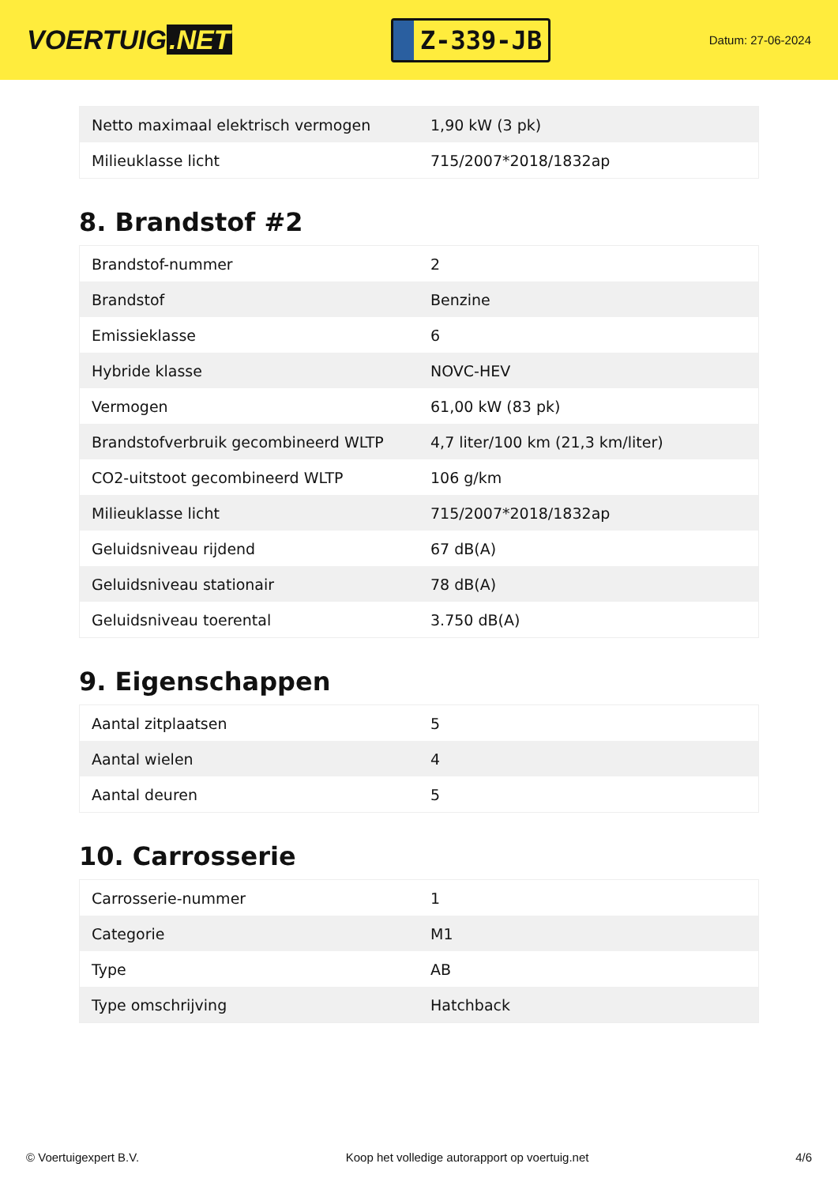VOERTUIG.NET
Z-339-JB
Datum: 27-06-2024
| Netto maximaal elektrisch vermogen | 1,90 kW (3 pk) |
| Milieuklasse licht | 715/2007*2018/1832ap |
8. Brandstof #2
| Brandstof-nummer | 2 |
| Brandstof | Benzine |
| Emissieklasse | 6 |
| Hybride klasse | NOVC-HEV |
| Vermogen | 61,00 kW (83 pk) |
| Brandstofverbruik gecombineerd WLTP | 4,7 liter/100 km (21,3 km/liter) |
| CO2-uitstoot gecombineerd WLTP | 106 g/km |
| Milieuklasse licht | 715/2007*2018/1832ap |
| Geluidsniveau rijdend | 67 dB(A) |
| Geluidsniveau stationair | 78 dB(A) |
| Geluidsniveau toerental | 3.750 dB(A) |
9. Eigenschappen
| Aantal zitplaatsen | 5 |
| Aantal wielen | 4 |
| Aantal deuren | 5 |
10. Carrosserie
| Carrosserie-nummer | 1 |
| Categorie | M1 |
| Type | AB |
| Type omschrijving | Hatchback |
© Voertuigexpert B.V. Koop het volledige autorapport op voertuig.net 4/6